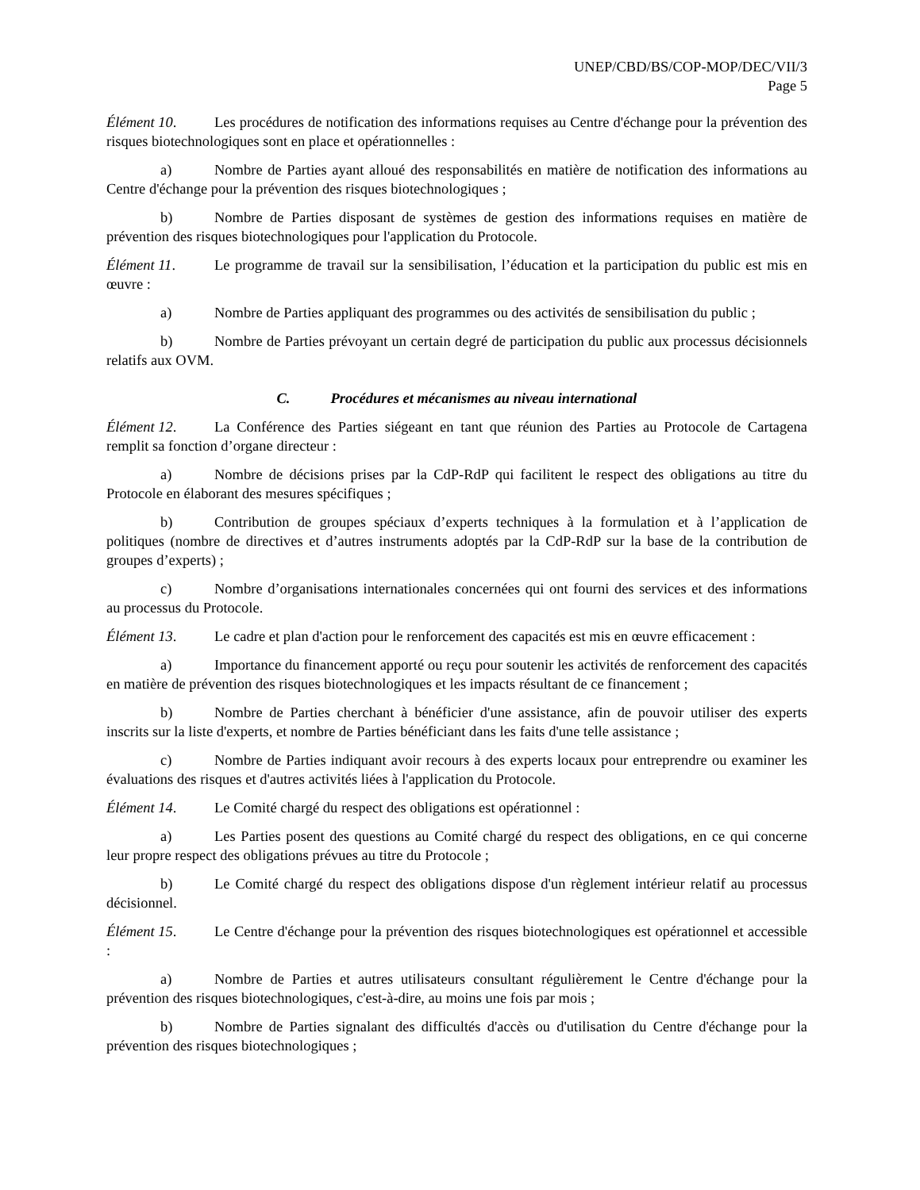UNEP/CBD/BS/COP-MOP/DEC/VII/3
Page 5
Élément 10. Les procédures de notification des informations requises au Centre d'échange pour la prévention des risques biotechnologiques sont en place et opérationnelles :
a) Nombre de Parties ayant alloué des responsabilités en matière de notification des informations au Centre d'échange pour la prévention des risques biotechnologiques ;
b) Nombre de Parties disposant de systèmes de gestion des informations requises en matière de prévention des risques biotechnologiques pour l'application du Protocole.
Élément 11. Le programme de travail sur la sensibilisation, l’éducation et la participation du public est mis en œuvre :
a) Nombre de Parties appliquant des programmes ou des activités de sensibilisation du public ;
b) Nombre de Parties prévoyant un certain degré de participation du public aux processus décisionnels relatifs aux OVM.
C. Procédures et mécanismes au niveau international
Élément 12. La Conférence des Parties siégeant en tant que réunion des Parties au Protocole de Cartagena remplit sa fonction d’organe directeur :
a) Nombre de décisions prises par la CdP-RdP qui facilitent le respect des obligations au titre du Protocole en élaborant des mesures spécifiques ;
b) Contribution de groupes spéciaux d’experts techniques à la formulation et à l’application de politiques (nombre de directives et d’autres instruments adoptés par la CdP-RdP sur la base de la contribution de groupes d’experts) ;
c) Nombre d’organisations internationales concernées qui ont fourni des services et des informations au processus du Protocole.
Élément 13. Le cadre et plan d'action pour le renforcement des capacités est mis en œuvre efficacement :
a) Importance du financement apporté ou reçu pour soutenir les activités de renforcement des capacités en matière de prévention des risques biotechnologiques et les impacts résultant de ce financement ;
b) Nombre de Parties cherchant à bénéficier d'une assistance, afin de pouvoir utiliser des experts inscrits sur la liste d'experts, et nombre de Parties bénéficiant dans les faits d'une telle assistance ;
c) Nombre de Parties indiquant avoir recours à des experts locaux pour entreprendre ou examiner les évaluations des risques et d'autres activités liées à l'application du Protocole.
Élément 14. Le Comité chargé du respect des obligations est opérationnel :
a) Les Parties posent des questions au Comité chargé du respect des obligations, en ce qui concerne leur propre respect des obligations prévues au titre du Protocole ;
b) Le Comité chargé du respect des obligations dispose d'un règlement intérieur relatif au processus décisionnel.
Élément 15. Le Centre d'échange pour la prévention des risques biotechnologiques est opérationnel et accessible :
a) Nombre de Parties et autres utilisateurs consultant régulièrement le Centre d'échange pour la prévention des risques biotechnologiques, c'est-à-dire, au moins une fois par mois ;
b) Nombre de Parties signalant des difficultés d'accès ou d'utilisation du Centre d'échange pour la prévention des risques biotechnologiques ;